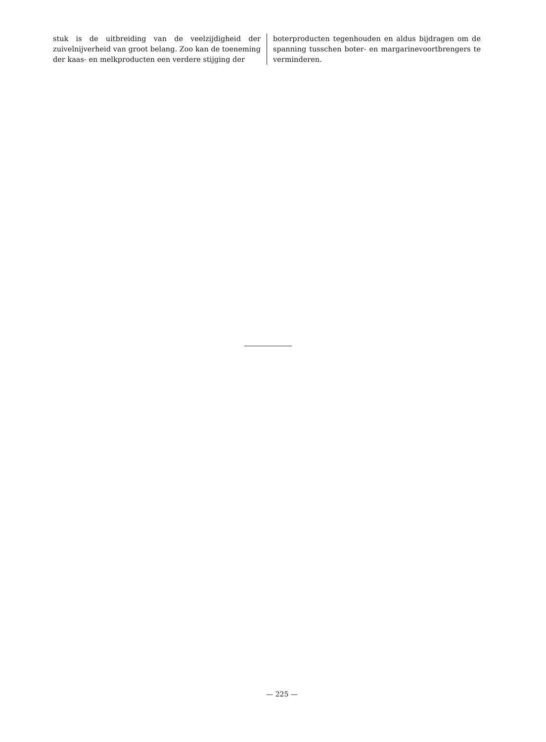stuk is de uitbreiding van de veelzijdigheid der zuivelnijverheid van groot belang. Zoo kan de toeneming der kaas- en melkproducten een verdere stijging der
boterproducten tegenhouden en aldus bijdragen om de spanning tusschen boter- en margarinevoortbrengers te verminderen.
— 225 —